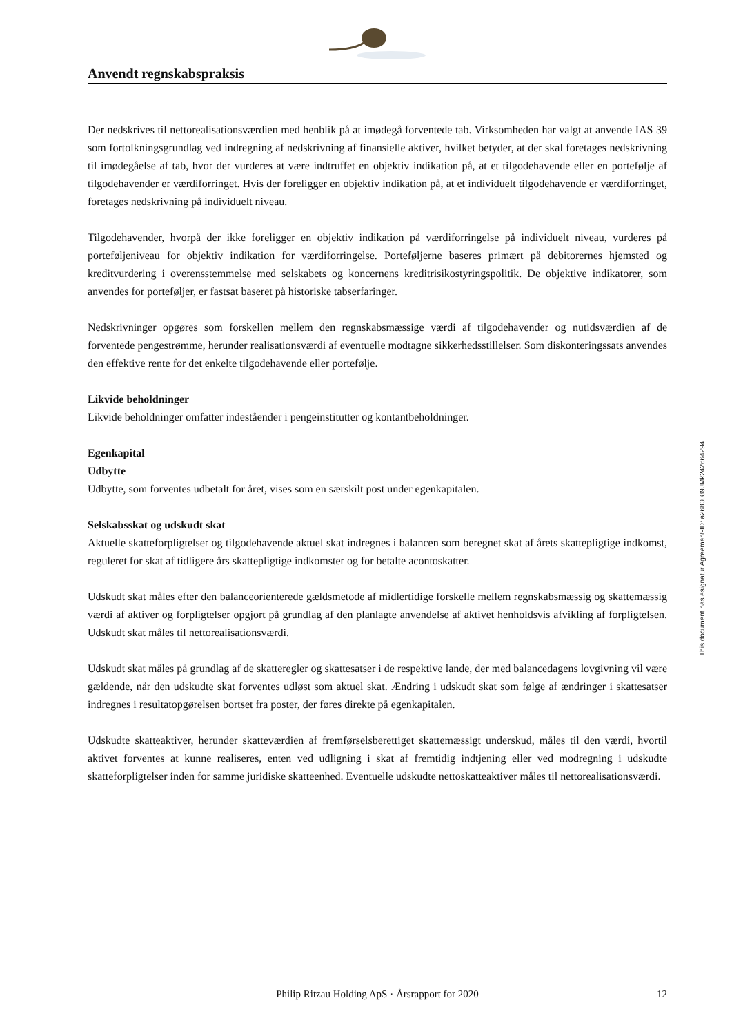Anvendt regnskabspraksis
Der nedskrives til nettorealisationsværdien med henblik på at imødegå forventede tab. Virksomheden har valgt at anvende IAS 39 som fortolkningsgrundlag ved indregning af nedskrivning af finansielle aktiver, hvilket betyder, at der skal foretages nedskrivning til imødegåelse af tab, hvor der vurderes at være indtruffet en objektiv indikation på, at et tilgodehavende eller en portefølje af tilgodehavender er værdiforringet. Hvis der foreligger en objektiv indikation på, at et individuelt tilgodehavende er værdiforringet, foretages nedskrivning på individuelt niveau.
Tilgodehavender, hvorpå der ikke foreligger en objektiv indikation på værdiforringelse på individuelt niveau, vurderes på porteføljeniveau for objektiv indikation for værdiforringelse. Porteføljerne baseres primært på debitorernes hjemsted og kreditvurdering i overensstemmelse med selskabets og koncernens kreditrisikostyringspolitik. De objektive indikatorer, som anvendes for porteføljer, er fastsat baseret på historiske tabserfaringer.
Nedskrivninger opgøres som forskellen mellem den regnskabsmæssige værdi af tilgodehavender og nutidsværdien af de forventede pengestrømme, herunder realisationsværdi af eventuelle modtagne sikkerhedsstillelser. Som diskonteringssats anvendes den effektive rente for det enkelte tilgodehavende eller portefølje.
Likvide beholdninger
Likvide beholdninger omfatter indeståender i pengeinstitutter og kontantbeholdninger.
Egenkapital
Udbytte
Udbytte, som forventes udbetalt for året, vises som en særskilt post under egenkapitalen.
Selskabsskat og udskudt skat
Aktuelle skatteforpligtelser og tilgodehavende aktuel skat indregnes i balancen som beregnet skat af årets skattepligtige indkomst, reguleret for skat af tidligere års skattepligtige indkomster og for betalte acontoskatter.
Udskudt skat måles efter den balanceorienterede gældsmetode af midlertidige forskelle mellem regnskabsmæssig og skattemæssig værdi af aktiver og forpligtelser opgjort på grundlag af den planlagte anvendelse af aktivet henholdsvis afvikling af forpligtelsen. Udskudt skat måles til nettorealisationsværdi.
Udskudt skat måles på grundlag af de skatteregler og skattesatser i de respektive lande, der med balancedagens lovgivning vil være gældende, når den udskudte skat forventes udløst som aktuel skat. Ændring i udskudt skat som følge af ændringer i skattesatser indregnes i resultatopgørelsen bortset fra poster, der føres direkte på egenkapitalen.
Udskudte skatteaktiver, herunder skatteværdien af fremførselsberettiget skattemæssigt underskud, måles til den værdi, hvortil aktivet forventes at kunne realiseres, enten ved udligning i skat af fremtidig indtjening eller ved modregning i udskudte skatteforpligtelser inden for samme juridiske skatteenhed. Eventuelle udskudte nettoskatteaktiver måles til nettorealisationsværdi.
Philip Ritzau Holding ApS · Årsrapport for 2020 12
This document has esignatur Agreement-ID: a2683089JMk242664294